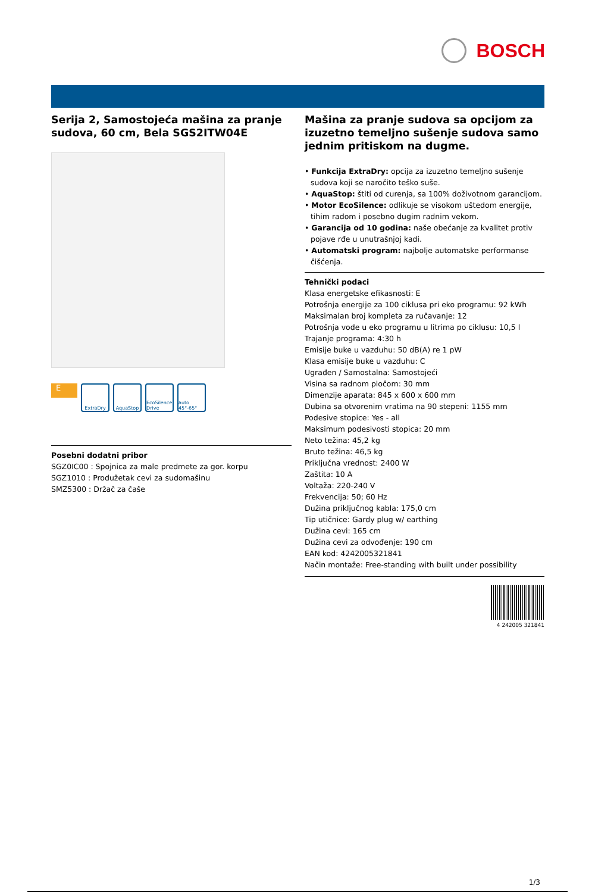BOSCH
Serija 2, Samostojeća mašina za pranje sudova, 60 cm, Bela SGS2ITW04E
E
ExtraDry AquaStop EcoSilence Drive
auto 45°-65°
Posebni dodatni pribor
SGZ0IC00 : Spojnica za male predmete za gor. korpu
SGZ1010 : Produžetak cevi za sudomašinu
SMZ5300 : Držač za čaše
Mašina za pranje sudova sa opcijom za izuzetno temeljno sušenje sudova samo jednim pritiskom na dugme.
• Funkcija ExtraDry: opcija za izuzetno temeljno sušenje sudova koji se naročito teško suše.
• AquaStop: štiti od curenja, sa 100% doživotnom garancijom.
• Motor EcoSilence: odlikuje se visokom uštedom energije, tihim radom i posebno dugim radnim vekom.
• Garancija od 10 godina: naše obećanje za kvalitet protiv pojave rđe u unutrašnjoj kadi.
• Automatski program: najbolje automatske performanse čišćenja.
Tehnički podaci
Klasa energetske efikasnosti: E
Potrošnja energije za 100 ciklusa pri eko programu: 92 kWh
Maksimalan broj kompleta za ručavanje: 12
Potrošnja vode u eko programu u litrima po ciklusu: 10,5 l
Trajanje programa: 4:30 h
Emisije buke u vazduhu: 50 dB(A) re 1 pW
Klasa emisije buke u vazduhu: C
Ugrađen / Samostalna: Samostojeći
Visina sa radnom pločom: 30 mm
Dimenzije aparata: 845 x 600 x 600 mm
Dubina sa otvorenim vratima na 90 stepeni: 1155 mm
Podesive stopice: Yes - all
Maksimum podesivosti stopica: 20 mm
Neto težina: 45,2 kg
Bruto težina: 46,5 kg
Priključna vrednost: 2400 W
Zaštita: 10 A
Voltaža: 220-240 V
Frekvencija: 50; 60 Hz
Dužina priključnog kabla: 175,0 cm
Tip utičnice: Gardy plug w/ earthing
Dužina cevi: 165 cm
Dužina cevi za odvođenje: 190 cm
EAN kod: 4242005321841
Način montaže: Free-standing with built under possibility
4 242005 321841
1/3